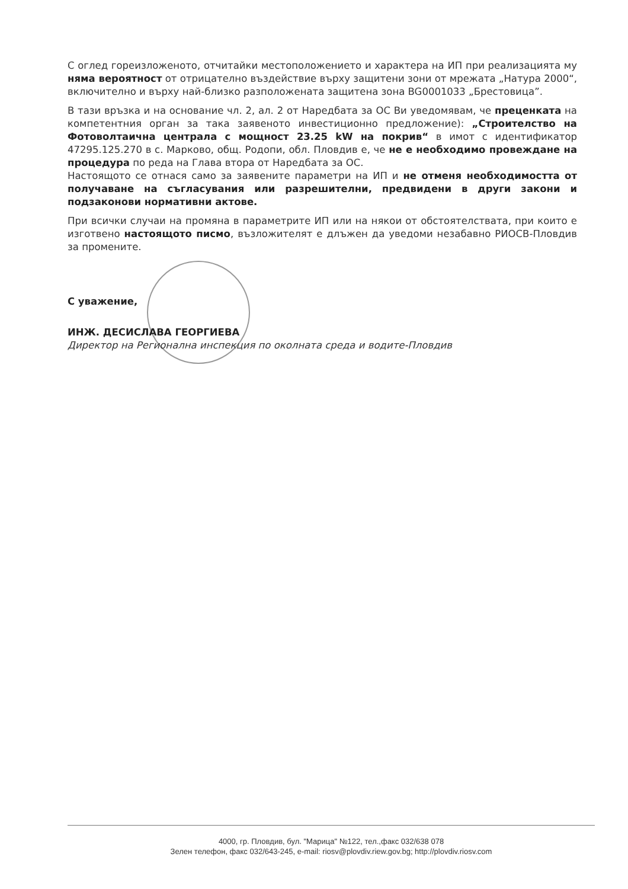С оглед гореизложеното, отчитайки местоположението и характера на ИП при реализацията му няма вероятност от отрицателно въздействие върху защитени зони от мрежата „Натура 2000“, включително и върху най-близко разположената защитена зона BG0001033 „Брестовица”.
В тази връзка и на основание чл. 2, ал. 2 от Наредбата за ОС Ви уведомявам, че преценката на компетентния орган за така заявеното инвестиционно предложение): „Строителство на Фотоволтаична централа с мощност 23.25 kW на покрив“ в имот с идентификатор 47295.125.270 в с. Марково, общ. Родопи, обл. Пловдив е, че не е необходимо провеждане на процедура по реда на Глава втора от Наредбата за ОС.
Настоящото се отнася само за заявените параметри на ИП и не отменя необходимостта от получаване на съгласувания или разрешителни, предвидени в други закони и подзаконови нормативни актове.
При всички случаи на промяна в параметрите ИП или на някои от обстоятелствата, при които е изготвено настоящото писмо, възложителят е длъжен да уведоми незабавно РИОСВ-Пловдив за промените.
С уважение,
ИНЖ. ДЕСИСЛАВА ГЕОРГИЕВА
Директор на Регионална инспекция по околната среда и водите-Пловдив
4000, гр. Пловдив, бул. "Марица" №122, тел.,факс 032/638 078
Зелен телефон, факс 032/643-245, e-mail: riosv@plovdiv.riew.gov.bg; http://plovdiv.riosv.com